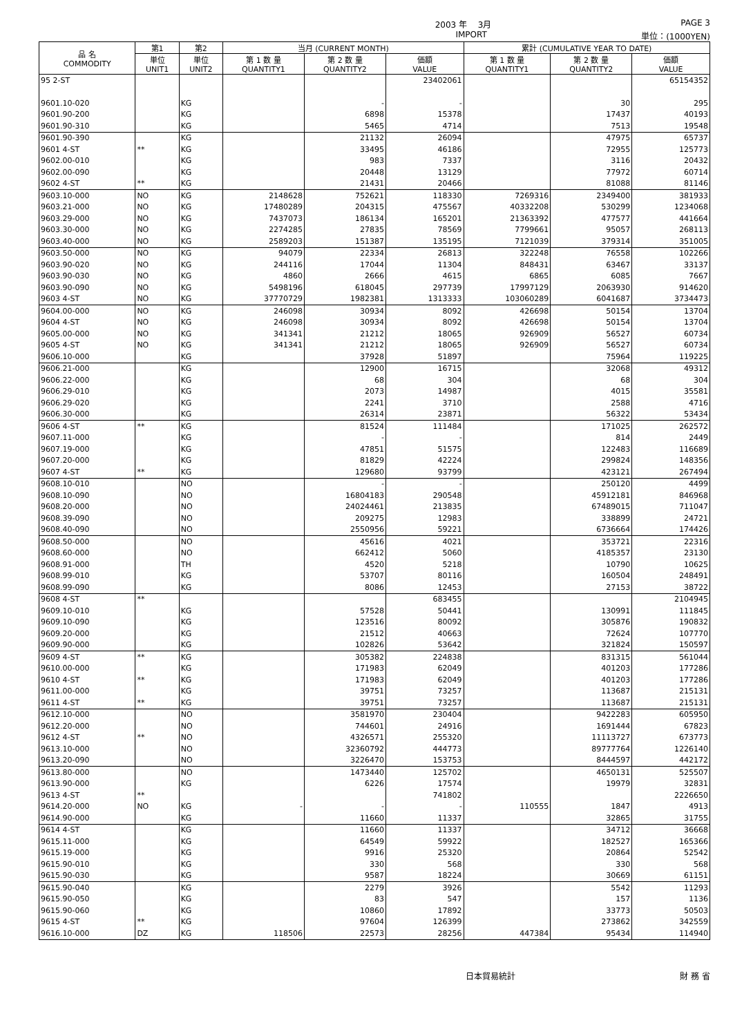2003 年　 3月 PAGE 3
IMPORT 単位：(1000YEN)
| 品 名 COMMODITY | 第1 | 第2 | 当月 (CURRENT MONTH) | | | 累計 (CUMULATIVE YEAR TO DATE) | | |
| --- | --- | --- | --- | --- | --- | --- | --- | --- |
| | 単位 UNIT1 | 単位 UNIT2 | 第 1 数 量 QUANTITY1 | 第 2 数 量 QUANTITY2 | 価額 VALUE | 第 1 数 量 QUANTITY1 | 第 2 数 量 QUANTITY2 | 価額 VALUE |
| 95 2-ST | | | | | 23402061 | | | 65154352 |
| 9601.10-020 | | KG | | - | - | | 30 | 295 |
| 9601.90-200 | | KG | | 6898 | 15378 | | 17437 | 40193 |
| 9601.90-310 | | KG | | 5465 | 4714 | | 7513 | 19548 |
| 9601.90-390 | | KG | | 21132 | 26094 | | 47975 | 65737 |
| 9601 4-ST | ** | KG | | 33495 | 46186 | | 72955 | 125773 |
| 9602.00-010 | | KG | | 983 | 7337 | | 3116 | 20432 |
| 9602.00-090 | | KG | | 20448 | 13129 | | 77972 | 60714 |
| 9602 4-ST | ** | KG | | 21431 | 20466 | | 81088 | 81146 |
| 9603.10-000 | NO | KG | 2148628 | 752621 | 118330 | 7269316 | 2349400 | 381933 |
| 9603.21-000 | NO | KG | 17480289 | 204315 | 475567 | 40332208 | 530299 | 1234068 |
| 9603.29-000 | NO | KG | 7437073 | 186134 | 165201 | 21363392 | 477577 | 441664 |
| 9603.30-000 | NO | KG | 2274285 | 27835 | 78569 | 7799661 | 95057 | 268113 |
| 9603.40-000 | NO | KG | 2589203 | 151387 | 135195 | 7121039 | 379314 | 351005 |
| 9603.50-000 | NO | KG | 94079 | 22334 | 26813 | 322248 | 76558 | 102266 |
| 9603.90-020 | NO | KG | 244116 | 17044 | 11304 | 848431 | 63467 | 33137 |
| 9603.90-030 | NO | KG | 4860 | 2666 | 4615 | 6865 | 6085 | 7667 |
| 9603.90-090 | NO | KG | 5498196 | 618045 | 297739 | 17997129 | 2063930 | 914620 |
| 9603 4-ST | NO | KG | 37770729 | 1982381 | 1313333 | 103060289 | 6041687 | 3734473 |
| 9604.00-000 | NO | KG | 246098 | 30934 | 8092 | 426698 | 50154 | 13704 |
| 9604 4-ST | NO | KG | 246098 | 30934 | 8092 | 426698 | 50154 | 13704 |
| 9605.00-000 | NO | KG | 341341 | 21212 | 18065 | 926909 | 56527 | 60734 |
| 9605 4-ST | NO | KG | 341341 | 21212 | 18065 | 926909 | 56527 | 60734 |
| 9606.10-000 | | KG | | 37928 | 51897 | | 75964 | 119225 |
| 9606.21-000 | | KG | | 12900 | 16715 | | 32068 | 49312 |
| 9606.22-000 | | KG | | 68 | 304 | | 68 | 304 |
| 9606.29-010 | | KG | | 2073 | 14987 | | 4015 | 35581 |
| 9606.29-020 | | KG | | 2241 | 3710 | | 2588 | 4716 |
| 9606.30-000 | | KG | | 26314 | 23871 | | 56322 | 53434 |
| 9606 4-ST | ** | KG | | 81524 | 111484 | | 171025 | 262572 |
| 9607.11-000 | | KG | | - | - | | 814 | 2449 |
| 9607.19-000 | | KG | | 47851 | 51575 | | 122483 | 116689 |
| 9607.20-000 | | KG | | 81829 | 42224 | | 299824 | 148356 |
| 9607 4-ST | ** | KG | | 129680 | 93799 | | 423121 | 267494 |
| 9608.10-010 | | NO | | - | - | | 250120 | 4499 |
| 9608.10-090 | | NO | | 16804183 | 290548 | | 45912181 | 846968 |
| 9608.20-000 | | NO | | 24024461 | 213835 | | 67489015 | 711047 |
| 9608.39-090 | | NO | | 209275 | 12983 | | 338899 | 24721 |
| 9608.40-090 | | NO | | 2550956 | 59221 | | 6736664 | 174426 |
| 9608.50-000 | | NO | | 45616 | 4021 | | 353721 | 22316 |
| 9608.60-000 | | NO | | 662412 | 5060 | | 4185357 | 23130 |
| 9608.91-000 | | TH | | 4520 | 5218 | | 10790 | 10625 |
| 9608.99-010 | | KG | | 53707 | 80116 | | 160504 | 248491 |
| 9608.99-090 | | KG | | 8086 | 12453 | | 27153 | 38722 |
| 9608 4-ST | ** | | | | 683455 | | | 2104945 |
| 9609.10-010 | | KG | | 57528 | 50441 | | 130991 | 111845 |
| 9609.10-090 | | KG | | 123516 | 80092 | | 305876 | 190832 |
| 9609.20-000 | | KG | | 21512 | 40663 | | 72624 | 107770 |
| 9609.90-000 | | KG | | 102826 | 53642 | | 321824 | 150597 |
| 9609 4-ST | ** | KG | | 305382 | 224838 | | 831315 | 561044 |
| 9610.00-000 | | KG | | 171983 | 62049 | | 401203 | 177286 |
| 9610 4-ST | ** | KG | | 171983 | 62049 | | 401203 | 177286 |
| 9611.00-000 | | KG | | 39751 | 73257 | | 113687 | 215131 |
| 9611 4-ST | ** | KG | | 39751 | 73257 | | 113687 | 215131 |
| 9612.10-000 | | NO | | 3581970 | 230404 | | 9422283 | 605950 |
| 9612.20-000 | | NO | | 744601 | 24916 | | 1691444 | 67823 |
| 9612 4-ST | ** | NO | | 4326571 | 255320 | | 11113727 | 673773 |
| 9613.10-000 | | NO | | 32360792 | 444773 | | 89777764 | 1226140 |
| 9613.20-090 | | NO | | 3226470 | 153753 | | 8444597 | 442172 |
| 9613.80-000 | | NO | | 1473440 | 125702 | | 4650131 | 525507 |
| 9613.90-000 | | KG | | 6226 | 17574 | | 19979 | 32831 |
| 9613 4-ST | ** | | | | 741802 | | | 2226650 |
| 9614.20-000 | NO | KG | - | - | - | 110555 | 1847 | 4913 |
| 9614.90-000 | | KG | | 11660 | 11337 | | 32865 | 31755 |
| 9614 4-ST | | KG | | 11660 | 11337 | | 34712 | 36668 |
| 9615.11-000 | | KG | | 64549 | 59922 | | 182527 | 165366 |
| 9615.19-000 | | KG | | 9916 | 25320 | | 20864 | 52542 |
| 9615.90-010 | | KG | | 330 | 568 | | 330 | 568 |
| 9615.90-030 | | KG | | 9587 | 18224 | | 30669 | 61151 |
| 9615.90-040 | | KG | | 2279 | 3926 | | 5542 | 11293 |
| 9615.90-050 | | KG | | 83 | 547 | | 157 | 1136 |
| 9615.90-060 | | KG | | 10860 | 17892 | | 33773 | 50503 |
| 9615 4-ST | ** | KG | | 97604 | 126399 | | 273862 | 342559 |
| 9616.10-000 | DZ | KG | 118506 | 22573 | 28256 | 447384 | 95434 | 114940 |
日本貿易統計 財 務 省